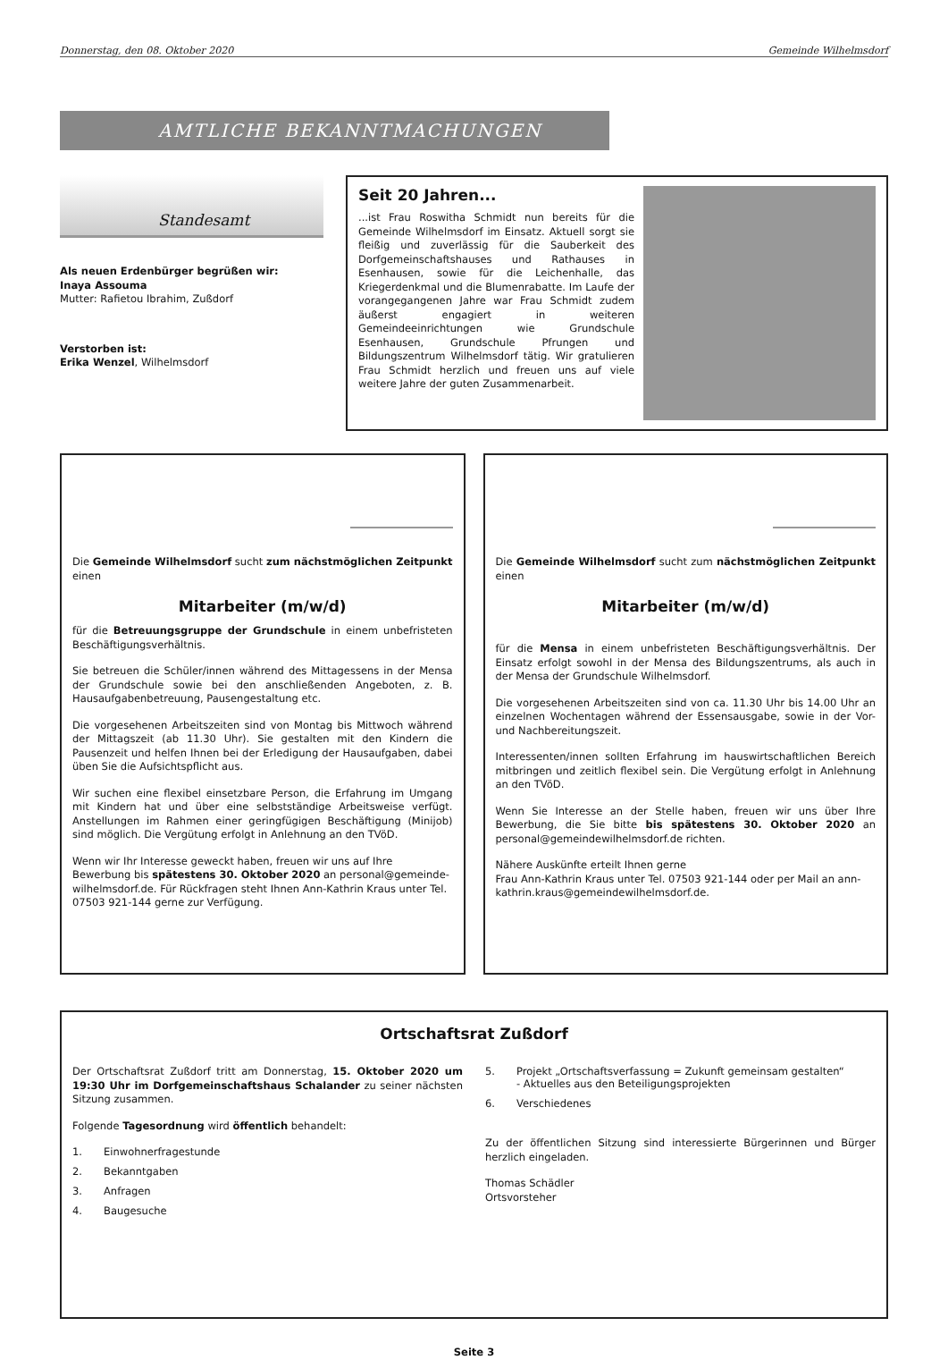Donnerstag, den 08. Oktober 2020 Gemeinde Wilhelmsdorf
AMTLICHE BEKANNTMACHUNGEN
Standesamt
Als neuen Erdenbürger begrüßen wir:
Inaya Assouma
Mutter: Rafietou Ibrahim, Zußdorf
Verstorben ist:
Erika Wenzel, Wilhelmsdorf
Seit 20 Jahren...
...ist Frau Roswitha Schmidt nun bereits für die Gemeinde Wilhelmsdorf im Einsatz. Aktuell sorgt sie fleißig und zuverlässig für die Sauberkeit des Dorfgemeinschaftshauses und Rathauses in Esenhausen, sowie für die Leichenhalle, das Kriegerdenkmal und die Blumenrabatte. Im Laufe der vorangegangenen Jahre war Frau Schmidt zudem äußerst engagiert in weiteren Gemeindeeinrichtungen wie Grundschule Esenhausen, Grundschule Pfrungen und Bildungszentrum Wilhelmsdorf tätig. Wir gratulieren Frau Schmidt herzlich und freuen uns auf viele weitere Jahre der guten Zusammenarbeit.
Die Gemeinde Wilhelmsdorf sucht zum nächstmöglichen Zeitpunkt einen
Mitarbeiter (m/w/d)
für die Betreuungsgruppe der Grundschule in einem unbefristeten Beschäftigungsverhältnis.
Sie betreuen die Schüler/innen während des Mittagessens in der Mensa der Grundschule sowie bei den anschließenden Angeboten, z. B. Hausaufgabenbetreuung, Pausengestaltung etc.
Die vorgesehenen Arbeitszeiten sind von Montag bis Mittwoch während der Mittagszeit (ab 11.30 Uhr). Sie gestalten mit den Kindern die Pausenzeit und helfen Ihnen bei der Erledigung der Hausaufgaben, dabei üben Sie die Aufsichtspflicht aus.
Wir suchen eine flexibel einsetzbare Person, die Erfahrung im Umgang mit Kindern hat und über eine selbstständige Arbeitsweise verfügt. Anstellungen im Rahmen einer geringfügigen Beschäftigung (Minijob) sind möglich. Die Vergütung erfolgt in Anlehnung an den TVöD.
Wenn wir Ihr Interesse geweckt haben, freuen wir uns auf Ihre Bewerbung bis spätestens 30. Oktober 2020 an personal@gemeinde-wilhelmsdorf.de. Für Rückfragen steht Ihnen Ann-Kathrin Kraus unter Tel. 07503 921-144 gerne zur Verfügung.
Die Gemeinde Wilhelmsdorf sucht zum nächstmöglichen Zeitpunkt einen
Mitarbeiter (m/w/d)
für die Mensa in einem unbefristeten Beschäftigungsverhältnis. Der Einsatz erfolgt sowohl in der Mensa des Bildungszentrums, als auch in der Mensa der Grundschule Wilhelmsdorf.
Die vorgesehenen Arbeitszeiten sind von ca. 11.30 Uhr bis 14.00 Uhr an einzelnen Wochentagen während der Essensausgabe, sowie in der Vor- und Nachbereitungszeit.
Interessenten/innen sollten Erfahrung im hauswirtschaftlichen Bereich mitbringen und zeitlich flexibel sein. Die Vergütung erfolgt in Anlehnung an den TVöD.
Wenn Sie Interesse an der Stelle haben, freuen wir uns über Ihre Bewerbung, die Sie bitte bis spätestens 30. Oktober 2020 an personal@gemeindewilhelmsdorf.de richten.
Nähere Auskünfte erteilt Ihnen gerne
Frau Ann-Kathrin Kraus unter Tel. 07503 921-144 oder per Mail an ann-kathrin.kraus@gemeindewilhelmsdorf.de.
Ortschaftsrat Zußdorf
Der Ortschaftsrat Zußdorf tritt am Donnerstag, 15. Oktober 2020 um 19:30 Uhr im Dorfgemeinschaftshaus Schalander zu seiner nächsten Sitzung zusammen.
Folgende Tagesordnung wird öffentlich behandelt:
1. Einwohnerfragestunde
2. Bekanntgaben
3. Anfragen
4. Baugesuche
5. Projekt „Ortschaftsverfassung = Zukunft gemeinsam gestalten“
- Aktuelles aus den Beteiligungsprojekten
6. Verschiedenes
Zu der öffentlichen Sitzung sind interessierte Bürgerinnen und Bürger herzlich eingeladen.
Thomas Schädler
Ortsvorsteher
Seite 3